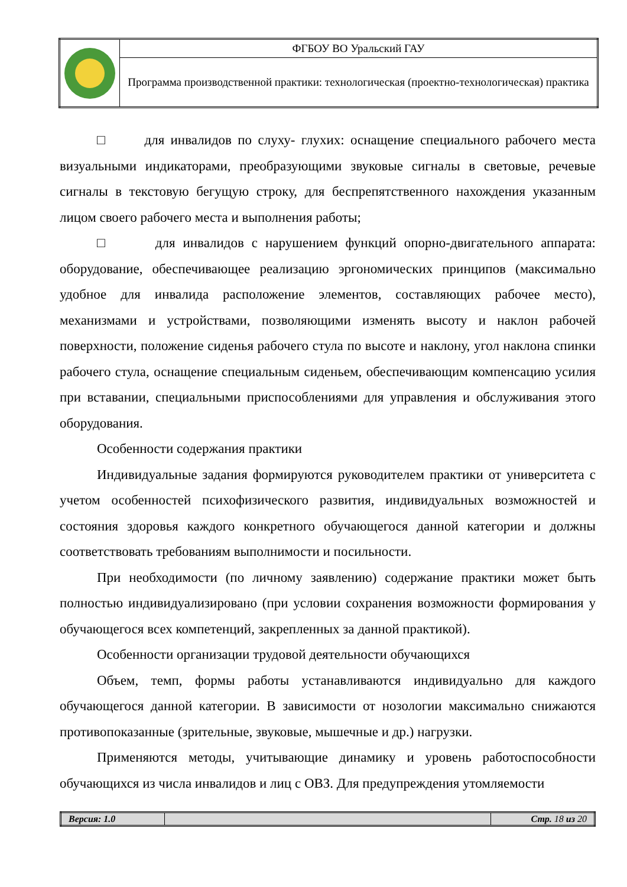| | ФГБОУ ВО Уральский ГАУ |
| | Программа производственной практики: технологическая (проектно-технологическая) практика |
□ для инвалидов по слуху- глухих: оснащение специального рабочего места визуальными индикаторами, преобразующими звуковые сигналы в световые, речевые сигналы в текстовую бегущую строку, для беспрепятственного нахождения указанным лицом своего рабочего места и выполнения работы;
□ для инвалидов с нарушением функций опорно-двигательного аппарата: оборудование, обеспечивающее реализацию эргономических принципов (максимально удобное для инвалида расположение элементов, составляющих рабочее место), механизмами и устройствами, позволяющими изменять высоту и наклон рабочей поверхности, положение сиденья рабочего стула по высоте и наклону, угол наклона спинки рабочего стула, оснащение специальным сиденьем, обеспечивающим компенсацию усилия при вставании, специальными приспособлениями для управления и обслуживания этого оборудования.
Особенности содержания практики
Индивидуальные задания формируются руководителем практики от университета с учетом особенностей психофизического развития, индивидуальных возможностей и состояния здоровья каждого конкретного обучающегося данной категории и должны соответствовать требованиям выполнимости и посильности.
При необходимости (по личному заявлению) содержание практики может быть полностью индивидуализировано (при условии сохранения возможности формирования у обучающегося всех компетенций, закрепленных за данной практикой).
Особенности организации трудовой деятельности обучающихся
Объем, темп, формы работы устанавливаются индивидуально для каждого обучающегося данной категории. В зависимости от нозологии максимально снижаются противопоказанные (зрительные, звуковые, мышечные и др.) нагрузки.
Применяются методы, учитывающие динамику и уровень работоспособности обучающихся из числа инвалидов и лиц с ОВЗ. Для предупреждения утомляемости
| Версия: 1.0 | | Стр. 18 из 20 |